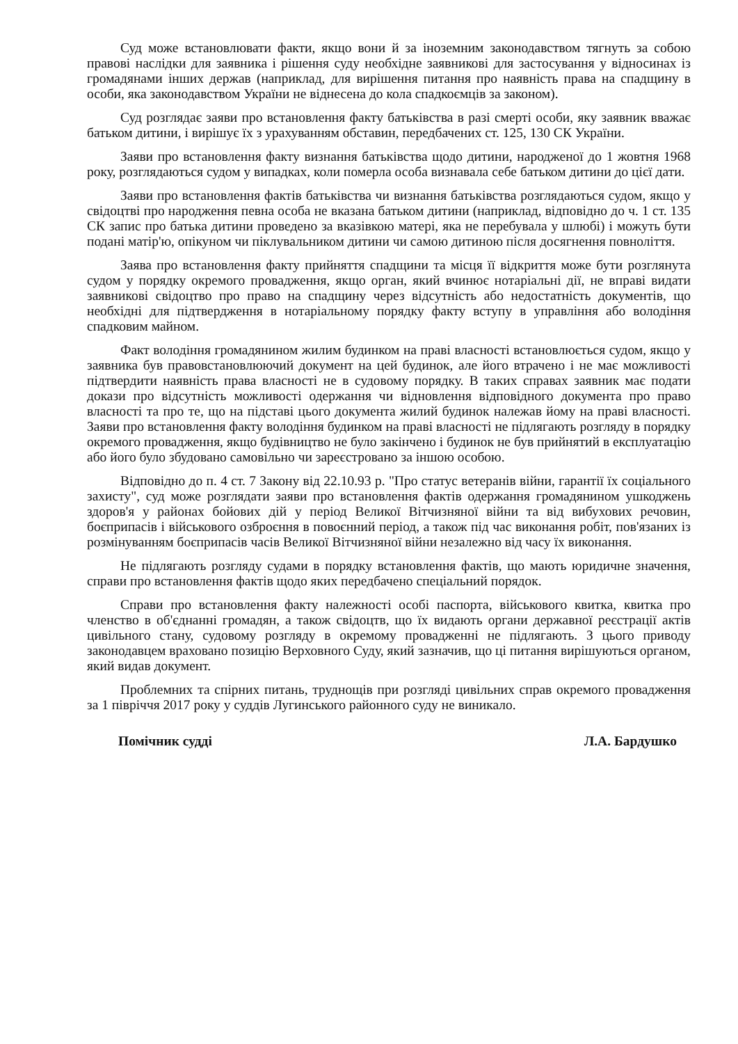Суд може встановлювати факти, якщо вони й за іноземним законодавством тягнуть за собою правові наслідки для заявника і рішення суду необхідне заявникові для застосування у відносинах із громадянами інших держав (наприклад, для вирішення питання про наявність права на спадщину в особи, яка законодавством України не віднесена до кола спадкоємців за законом).
Суд розглядає заяви про встановлення факту батьківства в разі смерті особи, яку заявник вважає батьком дитини, і вирішує їх з урахуванням обставин, передбачених ст. 125, 130 СК України.
Заяви про встановлення факту визнання батьківства щодо дитини, народженої до 1 жовтня 1968 року, розглядаються судом у випадках, коли померла особа визнавала себе батьком дитини до цієї дати.
Заяви про встановлення фактів батьківства чи визнання батьківства розглядаються судом, якщо у свідоцтві про народження певна особа не вказана батьком дитини (наприклад, відповідно до ч. 1 ст. 135 СК запис про батька дитини проведено за вказівкою матері, яка не перебувала у шлюбі) і можуть бути подані матір'ю, опікуном чи піклувальником дитини чи самою дитиною після досягнення повноліття.
Заява про встановлення факту прийняття спадщини та місця її відкриття може бути розглянута судом у порядку окремого провадження, якщо орган, який вчинює нотаріальні дії, не вправі видати заявникові свідоцтво про право на спадщину через відсутність або недостатність документів, що необхідні для підтвердження в нотаріальному порядку факту вступу в управління або володіння спадковим майном.
Факт володіння громадянином жилим будинком на праві власності встановлюється судом, якщо у заявника був правовстановлюючий документ на цей будинок, але його втрачено і не має можливості підтвердити наявність права власності не в судовому порядку. В таких справах заявник має подати докази про відсутність можливості одержання чи відновлення відповідного документа про право власності та про те, що на підставі цього документа жилий будинок належав йому на праві власності. Заяви про встановлення факту володіння будинком на праві власності не підлягають розгляду в порядку окремого провадження, якщо будівництво не було закінчено і будинок не був прийнятий в експлуатацію або його було збудовано самовільно чи зареєстровано за іншою особою.
Відповідно до п. 4 ст. 7 Закону від 22.10.93 р. "Про статус ветеранів війни, гарантії їх соціального захисту", суд може розглядати заяви про встановлення фактів одержання громадянином ушкоджень здоров'я у районах бойових дій у період Великої Вітчизняної війни та від вибухових речовин, боєприпасів і військового озброєння в повоєнний період, а також під час виконання робіт, пов'язаних із розмінуванням боєприпасів часів Великої Вітчизняної війни незалежно від часу їх виконання.
Не підлягають розгляду судами в порядку встановлення фактів, що мають юридичне значення, справи про встановлення фактів щодо яких передбачено спеціальний порядок.
Справи про встановлення факту належності особі паспорта, військового квитка, квитка про членство в об'єднанні громадян, а також свідоцтв, що їх видають органи державної реєстрації актів цивільного стану, судовому розгляду в окремому провадженні не підлягають. З цього приводу законодавцем враховано позицію Верховного Суду, який зазначив, що ці питання вирішуються органом, який видав документ.
Проблемних та спірних питань, труднощів при розгляді цивільних справ окремого провадження за 1 півріччя 2017 року у суддів Лугинського районного суду не виникало.
Помічник судді Л.А. Бардушко